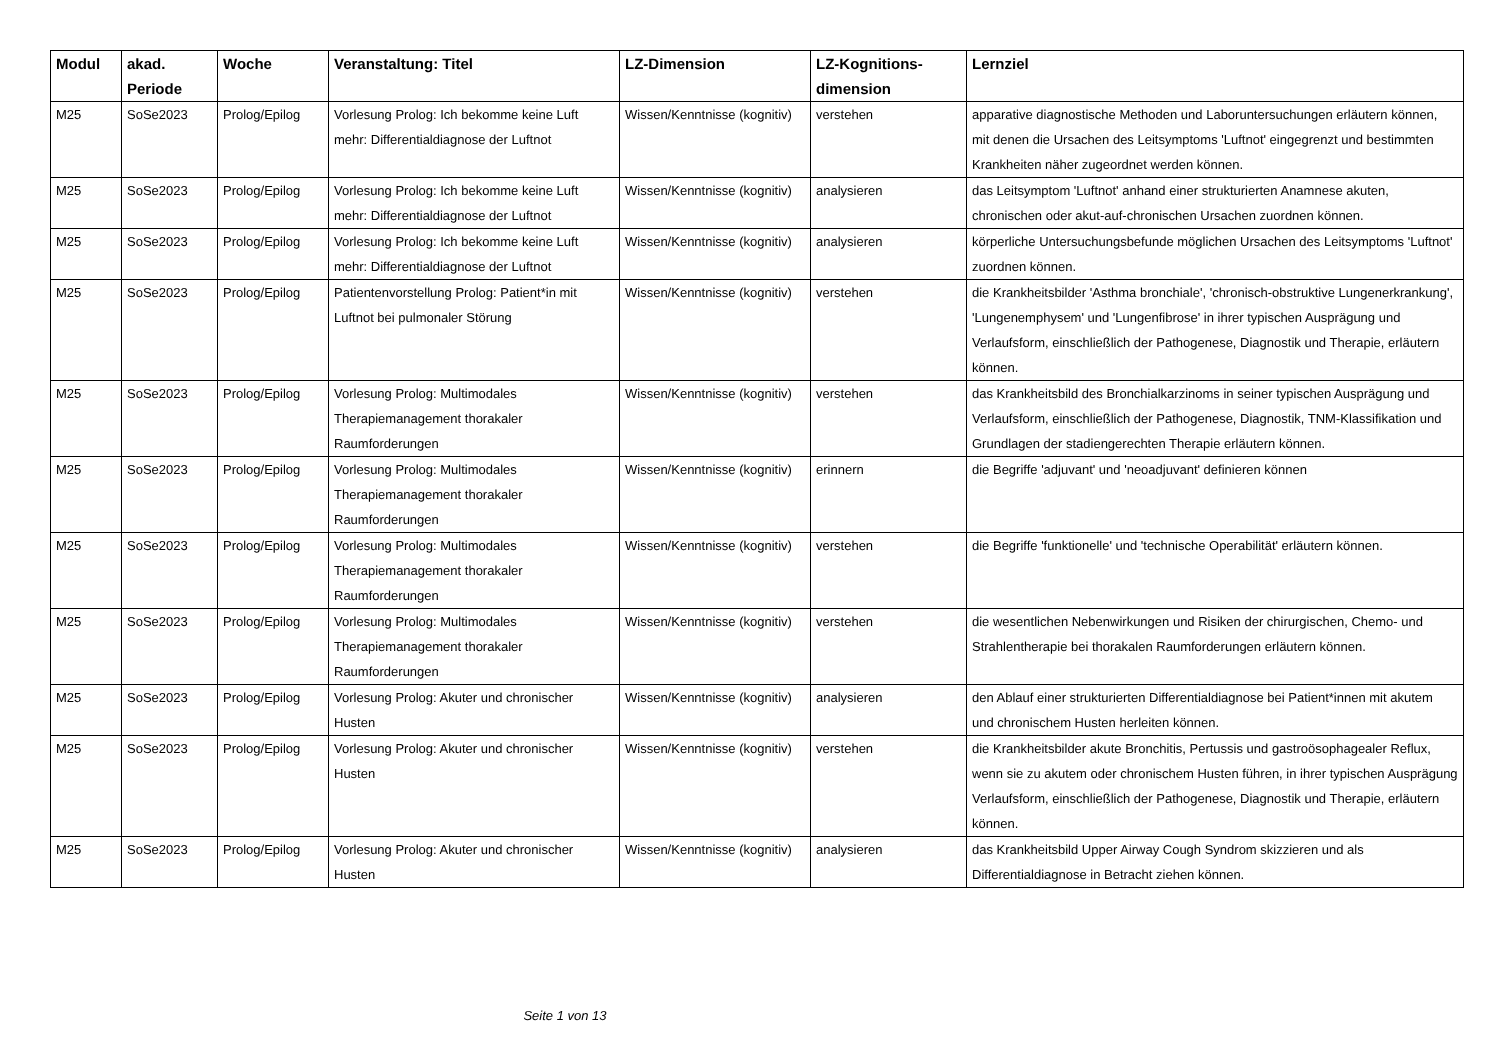| Modul | akad. Periode | Woche | Veranstaltung: Titel | LZ-Dimension | LZ-Kognitions-dimension | Lernziel |
| --- | --- | --- | --- | --- | --- | --- |
| M25 | SoSe2023 | Prolog/Epilog | Vorlesung Prolog: Ich bekomme keine Luft mehr: Differentialdiagnose der Luftnot | Wissen/Kenntnisse (kognitiv) | verstehen | apparative diagnostische Methoden und Laboruntersuchungen erläutern können, mit denen die Ursachen des Leitsymptoms 'Luftnot' eingegrenzt und bestimmten Krankheiten näher zugeordnet werden können. |
| M25 | SoSe2023 | Prolog/Epilog | Vorlesung Prolog: Ich bekomme keine Luft mehr: Differentialdiagnose der Luftnot | Wissen/Kenntnisse (kognitiv) | analysieren | das Leitsymptom 'Luftnot' anhand einer strukturierten Anamnese akuten, chronischen oder akut-auf-chronischen Ursachen zuordnen können. |
| M25 | SoSe2023 | Prolog/Epilog | Vorlesung Prolog: Ich bekomme keine Luft mehr: Differentialdiagnose der Luftnot | Wissen/Kenntnisse (kognitiv) | analysieren | körperliche Untersuchungsbefunde möglichen Ursachen des Leitsymptoms 'Luftnot' zuordnen können. |
| M25 | SoSe2023 | Prolog/Epilog | Patientenvorstellung Prolog: Patient*in mit Luftnot bei pulmonaler Störung | Wissen/Kenntnisse (kognitiv) | verstehen | die Krankheitsbilder 'Asthma bronchiale', 'chronisch-obstruktive Lungenerkrankung', 'Lungenemphysem' und 'Lungenfibrose' in ihrer typischen Ausprägung und Verlaufsform, einschließlich der Pathogenese, Diagnostik und Therapie, erläutern können. |
| M25 | SoSe2023 | Prolog/Epilog | Vorlesung Prolog: Multimodales Therapiemanagement thorakaler Raumforderungen | Wissen/Kenntnisse (kognitiv) | verstehen | das Krankheitsbild des Bronchialkarzinoms in seiner typischen Ausprägung und Verlaufsform, einschließlich der Pathogenese, Diagnostik, TNM-Klassifikation und Grundlagen der stadiengerechten Therapie erläutern können. |
| M25 | SoSe2023 | Prolog/Epilog | Vorlesung Prolog: Multimodales Therapiemanagement thorakaler Raumforderungen | Wissen/Kenntnisse (kognitiv) | erinnern | die Begriffe 'adjuvant' und 'neoadjuvant' definieren können |
| M25 | SoSe2023 | Prolog/Epilog | Vorlesung Prolog: Multimodales Therapiemanagement thorakaler Raumforderungen | Wissen/Kenntnisse (kognitiv) | verstehen | die Begriffe 'funktionelle' und 'technische Operabilität' erläutern können. |
| M25 | SoSe2023 | Prolog/Epilog | Vorlesung Prolog: Multimodales Therapiemanagement thorakaler Raumforderungen | Wissen/Kenntnisse (kognitiv) | verstehen | die wesentlichen Nebenwirkungen und Risiken der chirurgischen, Chemo- und Strahlentherapie bei thorakalen Raumforderungen erläutern können. |
| M25 | SoSe2023 | Prolog/Epilog | Vorlesung Prolog: Akuter und chronischer Husten | Wissen/Kenntnisse (kognitiv) | analysieren | den Ablauf einer strukturierten Differentialdiagnose bei Patient*innen mit akutem und chronischem Husten herleiten können. |
| M25 | SoSe2023 | Prolog/Epilog | Vorlesung Prolog: Akuter und chronischer Husten | Wissen/Kenntnisse (kognitiv) | verstehen | die Krankheitsbilder akute Bronchitis, Pertussis und gastroösophagealer Reflux, wenn sie zu akutem oder chronischem Husten führen, in ihrer typischen Ausprägung Verlaufsform, einschließlich der Pathogenese, Diagnostik und Therapie, erläutern können. |
| M25 | SoSe2023 | Prolog/Epilog | Vorlesung Prolog: Akuter und chronischer Husten | Wissen/Kenntnisse (kognitiv) | analysieren | das Krankheitsbild Upper Airway Cough Syndrom skizzieren und als Differentialdiagnose in Betracht ziehen können. |
Seite 1 von 13